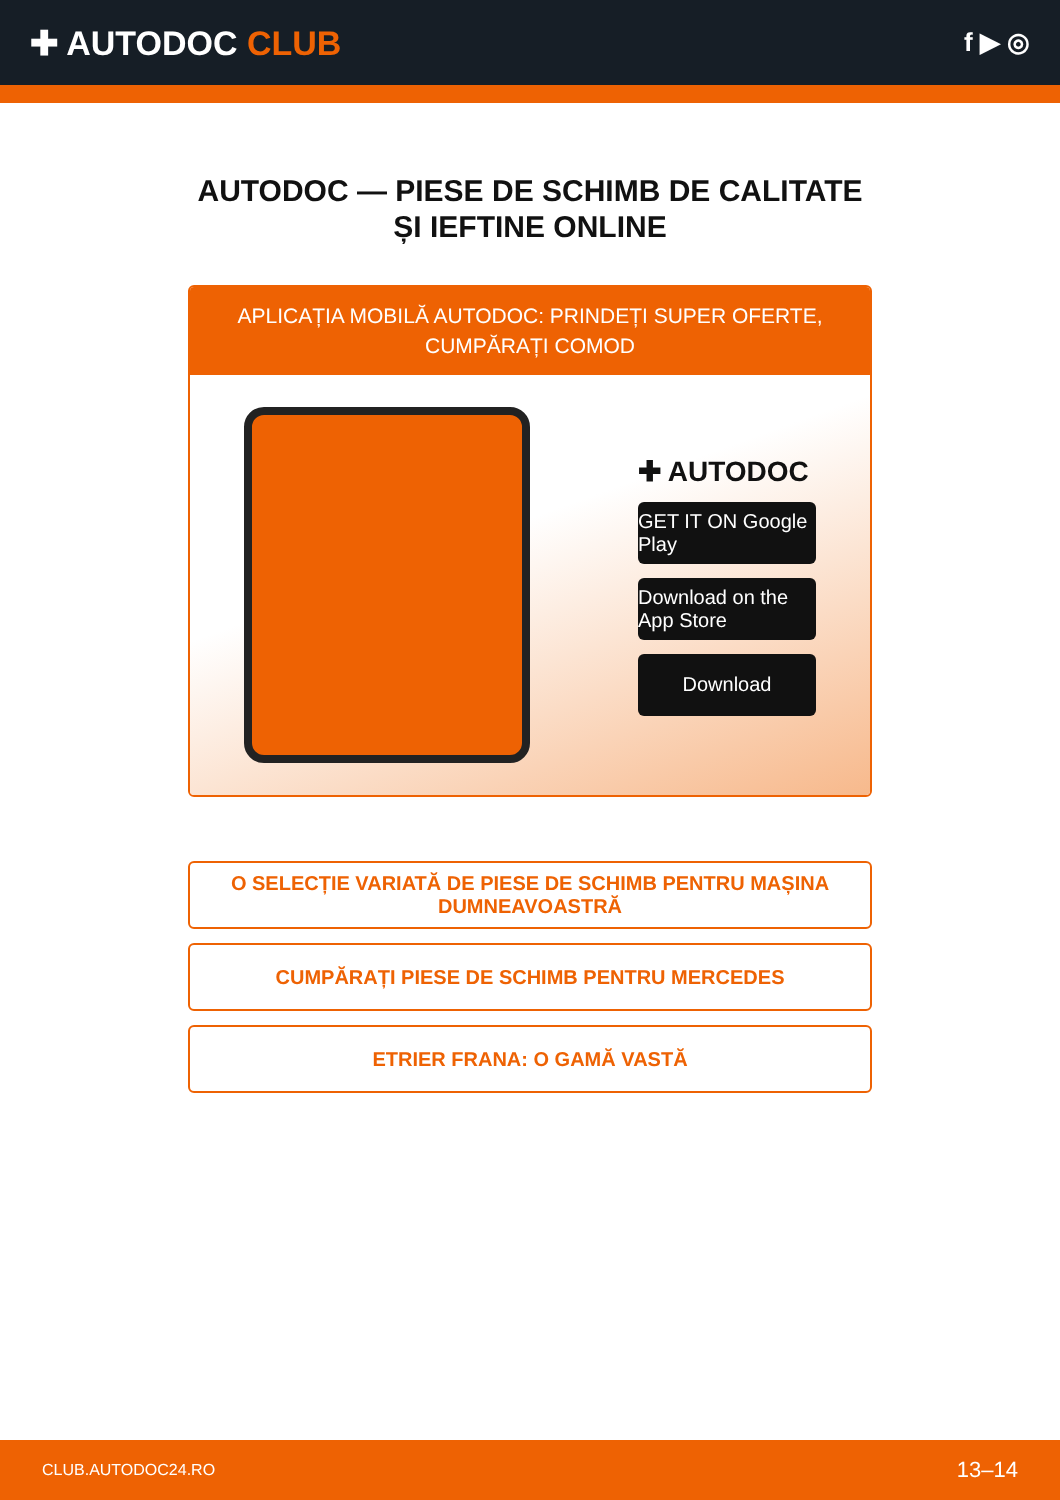✚ AUTODOC CLUB
f ▶ ◎
AUTODOC — PIESE DE SCHIMB DE CALITATE ȘI IEFTINE ONLINE
APLICAȚIA MOBILĂ AUTODOC: PRINDEȚI SUPER OFERTE, CUMPĂRAȚI COMOD
✚ AUTODOC
GET IT ON Google Play
Download on the App Store
Download
O SELECȚIE VARIATĂ DE PIESE DE SCHIMB PENTRU MAȘINA DUMNEAVOASTRĂ
CUMPĂRAȚI PIESE DE SCHIMB PENTRU MERCEDES
ETRIER FRANA: O GAMĂ VASTĂ
CLUB.AUTODOC24.RO 13–14